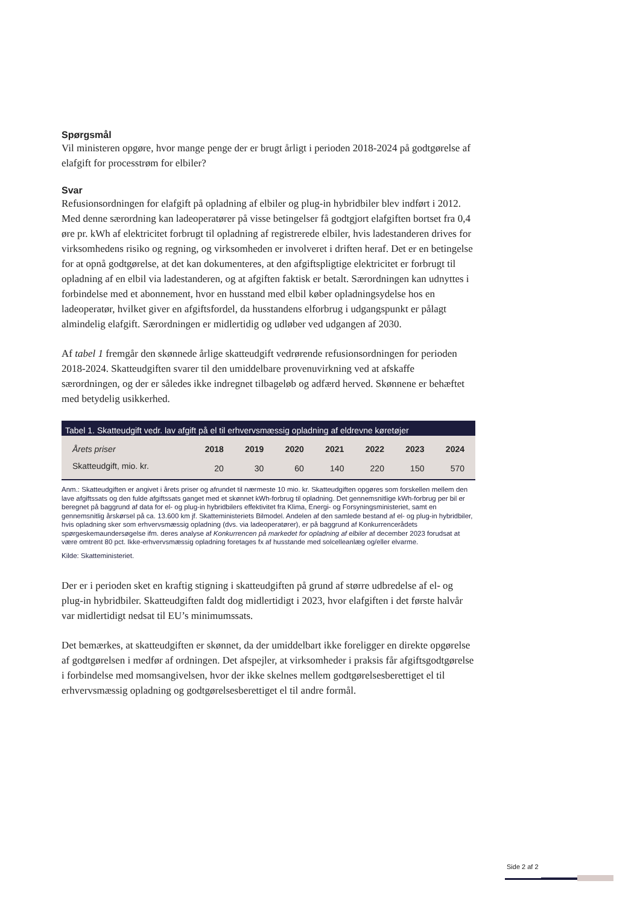Spørgsmål
Vil ministeren opgøre, hvor mange penge der er brugt årligt i perioden 2018-2024 på godtgørelse af elafgift for processtrøm for elbiler?
Svar
Refusionsordningen for elafgift på opladning af elbiler og plug-in hybridbiler blev indført i 2012. Med denne særordning kan ladeoperatører på visse betingelser få godtgjort elafgiften bortset fra 0,4 øre pr. kWh af elektricitet forbrugt til opladning af registrerede elbiler, hvis ladestanderen drives for virksomhedens risiko og regning, og virksomheden er involveret i driften heraf. Det er en betingelse for at opnå godtgørelse, at det kan dokumenteres, at den afgiftspligtige elektricitet er forbrugt til opladning af en elbil via ladestanderen, og at afgiften faktisk er betalt. Særordningen kan udnyttes i forbindelse med et abonnement, hvor en husstand med elbil køber opladningsydelse hos en ladeoperatør, hvilket giver en afgiftsfordel, da husstandens elforbrug i udgangspunkt er pålagt almindelig elafgift. Særordningen er midlertidig og udløber ved udgangen af 2030.
Af tabel 1 fremgår den skønnede årlige skatteudgift vedrørende refusionsordningen for perioden 2018-2024. Skatteudgiften svarer til den umiddelbare provenuvirkning ved at afskaffe særordningen, og der er således ikke indregnet tilbageløb og adfærd herved. Skønnene er behæftet med betydelig usikkerhed.
Tabel 1. Skatteudgift vedr. lav afgift på el til erhvervsmæssig opladning af eldrevne køretøjer
| Årets priser | 2018 | 2019 | 2020 | 2021 | 2022 | 2023 | 2024 |
| --- | --- | --- | --- | --- | --- | --- | --- |
| Skatteudgift, mio. kr. | 20 | 30 | 60 | 140 | 220 | 150 | 570 |
Anm.: Skatteudgiften er angivet i årets priser og afrundet til nærmeste 10 mio. kr. Skatteudgiften opgøres som forskellen mellem den lave afgiftssats og den fulde afgiftssats ganget med et skønnet kWh-forbrug til opladning. Det gennemsnitlige kWh-forbrug per bil er beregnet på baggrund af data for el- og plug-in hybridbilers effektivitet fra Klima, Energi- og Forsyningsministeriet, samt en gennemsnitlig årskørsel på ca. 13.600 km jf. Skatteministeriets Bilmodel. Andelen af den samlede bestand af el- og plug-in hybridbiler, hvis opladning sker som erhvervsmæssig opladning (dvs. via ladeoperatører), er på baggrund af Konkurrencerådets spørgeskemaundersøgelse ifm. deres analyse af Konkurrencen på markedet for opladning af elbiler af december 2023 forudsat at være omtrent 80 pct. Ikke-erhvervsmæssig opladning foretages fx af husstande med solcelleanlæg og/eller elvarme.
Kilde: Skatteministeriet.
Der er i perioden sket en kraftig stigning i skatteudgiften på grund af større udbredelse af el- og plug-in hybridbiler. Skatteudgiften faldt dog midlertidigt i 2023, hvor elafgiften i det første halvår var midlertidigt nedsat til EU’s minimumssats.
Det bemærkes, at skatteudgiften er skønnet, da der umiddelbart ikke foreligger en direkte opgørelse af godtgørelsen i medfør af ordningen. Det afspejler, at virksomheder i praksis får afgiftsgodtgørelse i forbindelse med momsangivelsen, hvor der ikke skelnes mellem godtgørelsesberettiget el til erhvervsmæssig opladning og godtgørelsesberettiget el til andre formål.
Side 2 af 2